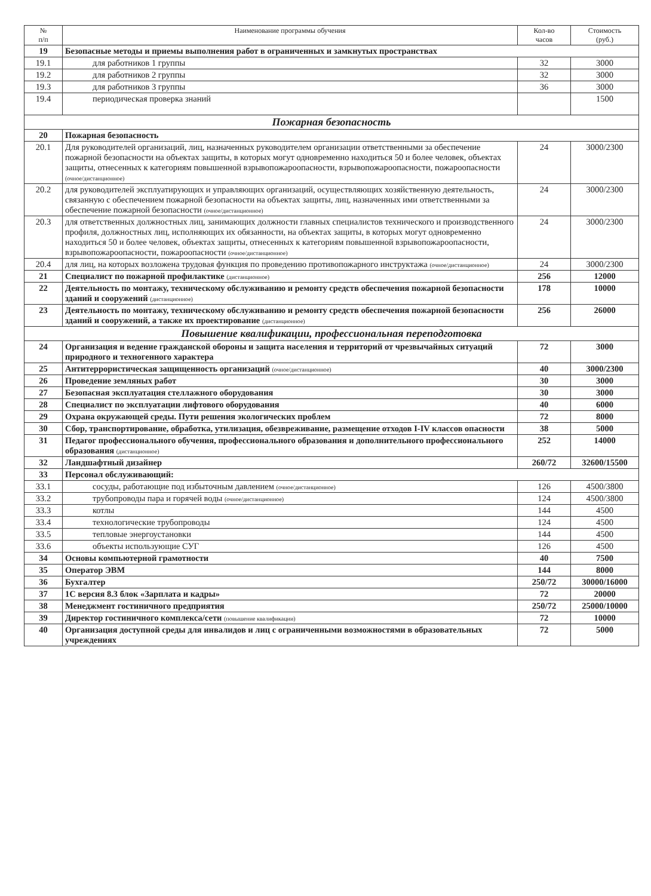| № п/п | Наименование программы обучения | Кол-во часов | Стоимость (руб.) |
| --- | --- | --- | --- |
| 19 | Безопасные методы и приемы выполнения работ в ограниченных и замкнутых пространствах | | |
| 19.1 | для работников 1 группы | 32 | 3000 |
| 19.2 | для работников 2 группы | 32 | 3000 |
| 19.3 | для работников 3 группы | 36 | 3000 |
| 19.4 | периодическая проверка знаний | | 1500 |
| Пожарная безопасность | | | |
| 20 | Пожарная безопасность | | |
| 20.1 | Для руководителей организаций, лиц, назначенных руководителем организации ответственными за обеспечение пожарной безопасности на объектах защиты, в которых могут одновременно находиться 50 и более человек, объектах защиты, отнесенных к категориям повышенной взрывопожароопасности, взрывопожароопасности, пожароопасности (очное/дистанционное) | 24 | 3000/2300 |
| 20.2 | для руководителей эксплуатирующих и управляющих организаций, осуществляющих хозяйственную деятельность, связанную с обеспечением пожарной безопасности на объектах защиты, лиц, назначенных ими ответственными за обеспечение пожарной безопасности (очное/дистанционное) | 24 | 3000/2300 |
| 20.3 | для ответственных должностных лиц, занимающих должности главных специалистов технического и производственного профиля, должностных лиц, исполняющих их обязанности, на объектах защиты, в которых могут одновременно находиться 50 и более человек, объектах защиты, отнесенных к категориям повышенной взрывопожароопасности, взрывопожароопасности, пожароопасности (очное/дистанционное) | 24 | 3000/2300 |
| 20.4 | для лиц, на которых возложена трудовая функция по проведению противопожарного инструктажа (очное/дистанционное) | 24 | 3000/2300 |
| 21 | Специалист по пожарной профилактике (дистанционное) | 256 | 12000 |
| 22 | Деятельность по монтажу, техническому обслуживанию и ремонту средств обеспечения пожарной безопасности зданий и сооружений (дистанционное) | 178 | 10000 |
| 23 | Деятельность по монтажу, техническому обслуживанию и ремонту средств обеспечения пожарной безопасности зданий и сооружений, а также их проектирование (дистанционное) | 256 | 26000 |
| Повышение квалификации, профессиональная переподготовка | | | |
| 24 | Организация и ведение гражданской обороны и защита населения и территорий от чрезвычайных ситуаций природного и техногенного характера | 72 | 3000 |
| 25 | Антитеррористическая защищенность организаций (очное/дистанционное) | 40 | 3000/2300 |
| 26 | Проведение земляных работ | 30 | 3000 |
| 27 | Безопасная эксплуатация стеллажного оборудования | 30 | 3000 |
| 28 | Специалист по эксплуатации лифтового оборудования | 40 | 6000 |
| 29 | Охрана окружающей среды. Пути решения экологических проблем | 72 | 8000 |
| 30 | Сбор, транспортирование, обработка, утилизация, обезвреживание, размещение отходов I-IV классов опасности | 38 | 5000 |
| 31 | Педагог профессионального обучения, профессионального образования и дополнительного профессионального образования (дистанционное) | 252 | 14000 |
| 32 | Ландшафтный дизайнер | 260/72 | 32600/15500 |
| 33 | Персонал обслуживающий: | | |
| 33.1 | сосуды, работающие под избыточным давлением (очное/дистанционное) | 126 | 4500/3800 |
| 33.2 | трубопроводы пара и горячей воды (очное/дистанционное) | 124 | 4500/3800 |
| 33.3 | котлы | 144 | 4500 |
| 33.4 | технологические трубопроводы | 124 | 4500 |
| 33.5 | тепловые энергоустановки | 144 | 4500 |
| 33.6 | объекты использующие СУГ | 126 | 4500 |
| 34 | Основы компьютерной грамотности | 40 | 7500 |
| 35 | Оператор ЭВМ | 144 | 8000 |
| 36 | Бухгалтер | 250/72 | 30000/16000 |
| 37 | 1С версия 8.3 блок «Зарплата и кадры» | 72 | 20000 |
| 38 | Менеджмент гостиничного предприятия | 250/72 | 25000/10000 |
| 39 | Директор гостиничного комплекса/сети (повышение квалификации) | 72 | 10000 |
| 40 | Организация доступной среды для инвалидов и лиц с ограниченными возможностями в образовательных учреждениях | 72 | 5000 |